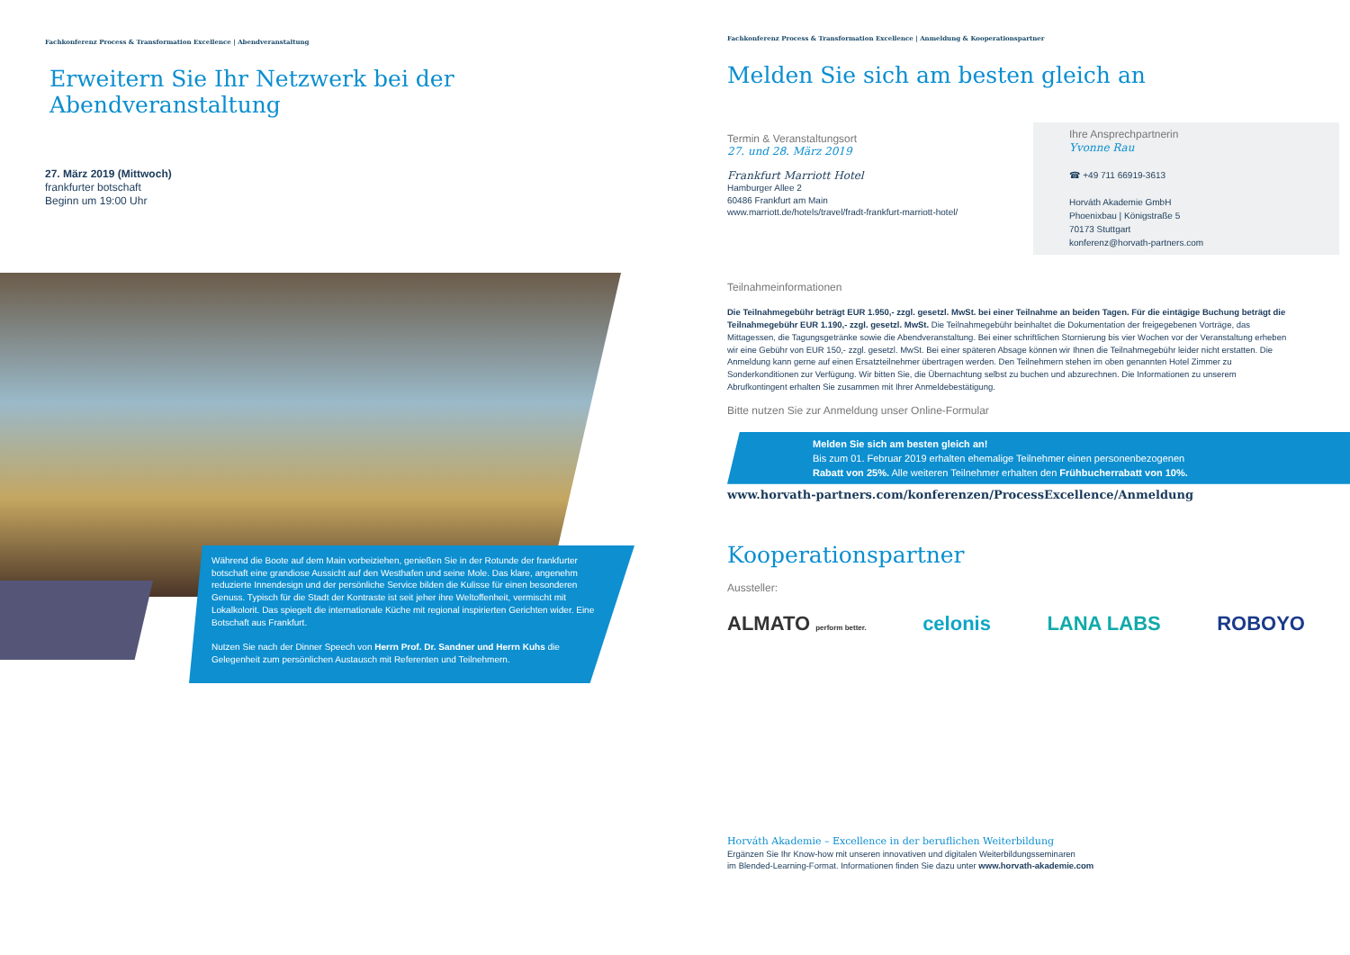Fachkonferenz Process & Transformation Excellence | Abendveranstaltung
Erweitern Sie Ihr Netzwerk bei der Abendveranstaltung
27. März 2019 (Mittwoch)
frankfurter botschaft
Beginn um 19:00 Uhr
Während die Boote auf dem Main vorbeiziehen, genießen Sie in der Rotunde der frankfurter botschaft eine grandiose Aussicht auf den Westhafen und seine Mole. Das klare, angenehm reduzierte Innendesign und der persönliche Service bilden die Kulisse für einen besonderen Genuss. Typisch für die Stadt der Kontraste ist seit jeher ihre Weltoffenheit, vermischt mit Lokalkolorit. Das spiegelt die internationale Küche mit regional inspirierten Gerichten wider. Eine Botschaft aus Frankfurt.
Nutzen Sie nach der Dinner Speech von Herrn Prof. Dr. Sandner und Herrn Kuhs die Gelegenheit zum persönlichen Austausch mit Referenten und Teilnehmern.
Fachkonferenz Process & Transformation Excellence | Anmeldung & Kooperationspartner
Melden Sie sich am besten gleich an
Termin & Veranstaltungsort
27. und 28. März 2019
Frankfurt Marriott Hotel
Hamburger Allee 2
60486 Frankfurt am Main
www.marriott.de/hotels/travel/fradt-frankfurt-marriott-hotel/
Ihre Ansprechpartnerin
Yvonne Rau
☎ +49 711 66919-3613
Horváth Akademie GmbH
Phoenixbau | Königstraße 5
70173 Stuttgart
konferenz@horvath-partners.com
Teilnahmeinformationen
Die Teilnahmegebühr beträgt EUR 1.950,- zzgl. gesetzl. MwSt. bei einer Teilnahme an beiden Tagen. Für die eintägige Buchung beträgt die Teilnahmegebühr EUR 1.190,- zzgl. gesetzl. MwSt. Die Teilnahmegebühr beinhaltet die Dokumentation der freigegebenen Vorträge, das Mittagessen, die Tagungsgetränke sowie die Abendveranstaltung. Bei einer schriftlichen Stornierung bis vier Wochen vor der Veranstaltung erheben wir eine Gebühr von EUR 150,- zzgl. gesetzl. MwSt. Bei einer späteren Absage können wir Ihnen die Teilnahmegebühr leider nicht erstatten. Die Anmeldung kann gerne auf einen Ersatzteilnehmer übertragen werden. Den Teilnehmern stehen im oben genannten Hotel Zimmer zu Sonderkonditionen zur Verfügung. Wir bitten Sie, die Übernachtung selbst zu buchen und abzurechnen. Die Informationen zu unserem Abrufkontingent erhalten Sie zusammen mit Ihrer Anmeldebestätigung.
Bitte nutzen Sie zur Anmeldung unser Online-Formular
Melden Sie sich am besten gleich an!
Bis zum 01. Februar 2019 erhalten ehemalige Teilnehmer einen personenbezogenen
Rabatt von 25%. Alle weiteren Teilnehmer erhalten den Frühbucherrabatt von 10%.
www.horvath-partners.com/konferenzen/ProcessExcellence/Anmeldung
Kooperationspartner
Aussteller:
ALMATO perform better. celonis LANA LABS ROBOYO
Horváth Akademie – Excellence in der beruflichen Weiterbildung
Ergänzen Sie Ihr Know-how mit unseren innovativen und digitalen Weiterbildungsseminaren
im Blended-Learning-Format. Informationen finden Sie dazu unter www.horvath-akademie.com